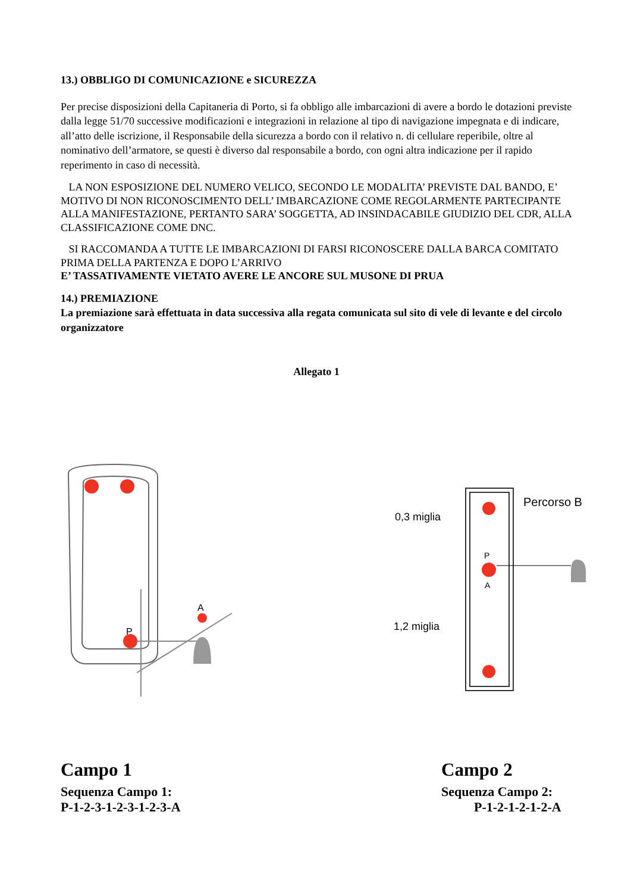13.) OBBLIGO DI COMUNICAZIONE e SICUREZZA
Per precise disposizioni della Capitaneria di Porto, si fa obbligo alle imbarcazioni di avere a bordo le dotazioni previste dalla legge 51/70 successive modificazioni e integrazioni in relazione al tipo di navigazione impegnata e di indicare, all’atto delle iscrizione, il Responsabile della sicurezza a bordo con il relativo n. di cellulare reperibile, oltre al nominativo dell’armatore, se questi è diverso dal responsabile a bordo, con ogni altra indicazione per il rapido reperimento in caso di necessità.
LA NON ESPOSIZIONE DEL NUMERO VELICO, SECONDO LE MODALITA’ PREVISTE DAL BANDO, E’ MOTIVO DI NON RICONOSCIMENTO DELL’ IMBARCAZIONE COME REGOLARMENTE PARTECIPANTE ALLA MANIFESTAZIONE, PERTANTO SARA’ SOGGETTA, AD INSINDACABILE GIUDIZIO DEL CDR, ALLA CLASSIFICAZIONE COME DNC.
SI RACCOMANDA A TUTTE LE IMBARCAZIONI DI FARSI RICONOSCERE DALLA BARCA COMITATO PRIMA DELLA PARTENZA E DOPO L’ARRIVO
E’ TASSATIVAMENTE VIETATO AVERE LE ANCORE SUL MUSONE DI PRUA
14.) PREMIAZIONE
La premiazione sarà effettuata in data successiva alla regata comunicata sul sito di vele di levante e del circolo organizzatore
Allegato 1
P
A
P
A
Percorso B
0,3 miglia
1,2 miglia
Campo 1
Sequenza Campo 1:
P-1-2-3-1-2-3-1-2-3-A
Campo 2
Sequenza Campo 2:
P-1-2-1-2-1-2-A